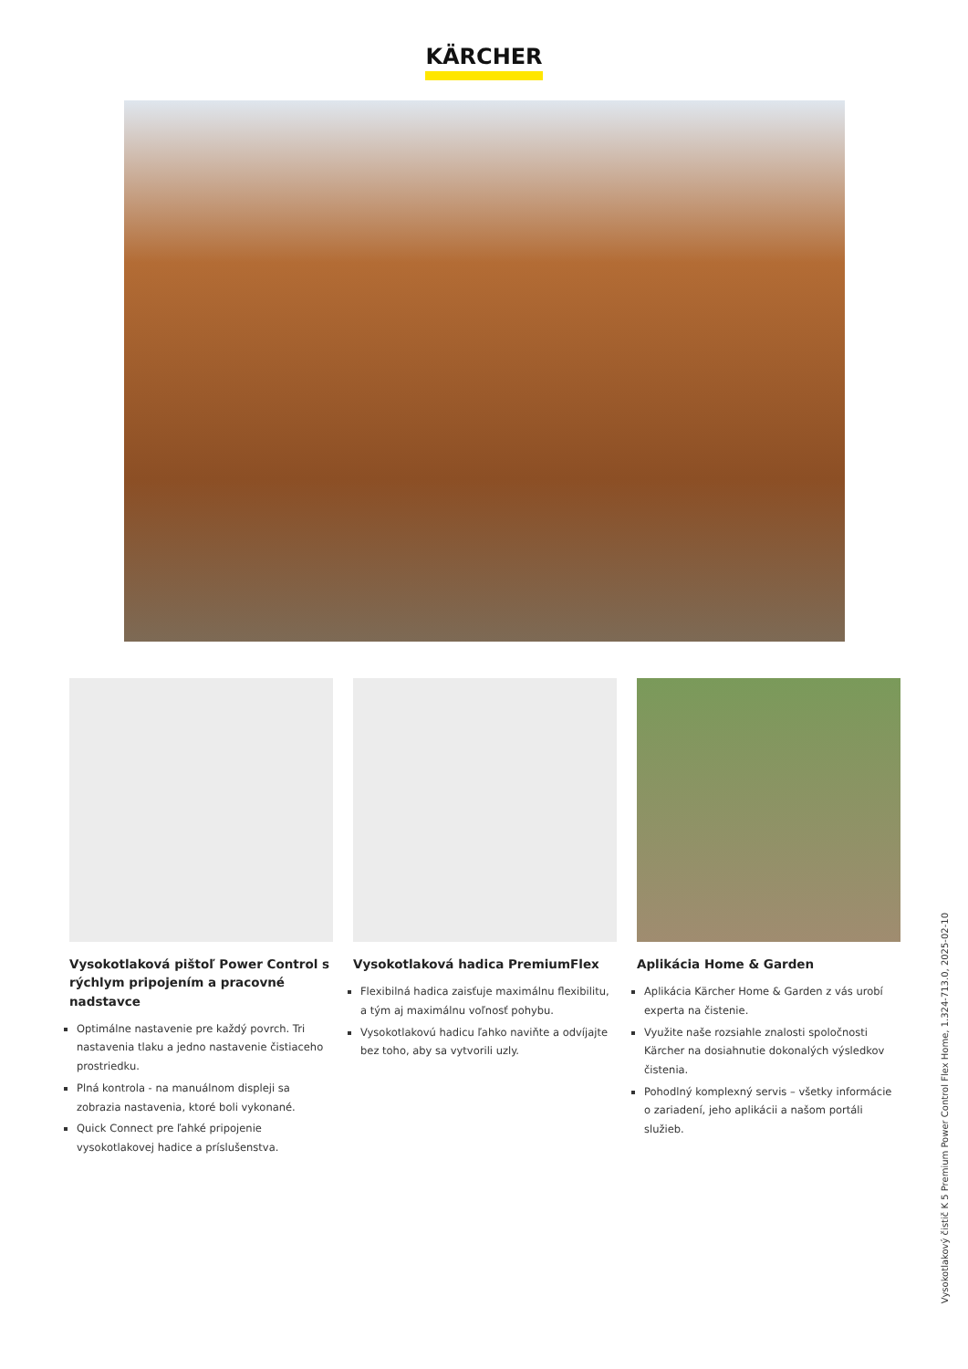KÄRCHER
Vysokotlaková pištoľ Power Control s rýchlym pripojením a pracovné nadstavce
Optimálne nastavenie pre každý povrch. Tri nastavenia tlaku a jedno nastavenie čistiaceho prostriedku.
Plná kontrola - na manuálnom displeji sa zobrazia nastavenia, ktoré boli vykonané.
Quick Connect pre ľahké pripojenie vysokotlakovej hadice a príslušenstva.
Vysokotlaková hadica PremiumFlex
Flexibilná hadica zaisťuje maximálnu flexibilitu, a tým aj maximálnu voľnosť pohybu.
Vysokotlakovú hadicu ľahko naviňte a odvíjajte bez toho, aby sa vytvorili uzly.
Aplikácia Home & Garden
Aplikácia Kärcher Home & Garden z vás urobí experta na čistenie.
Využite naše rozsiahle znalosti spoločnosti Kärcher na dosiahnutie dokonalých výsledkov čistenia.
Pohodlný komplexný servis – všetky informácie o zariadení, jeho aplikácii a našom portáli služieb.
Vysokotlakový čistič K 5 Premium Power Control Flex Home, 1.324-713.0, 2025-02-10